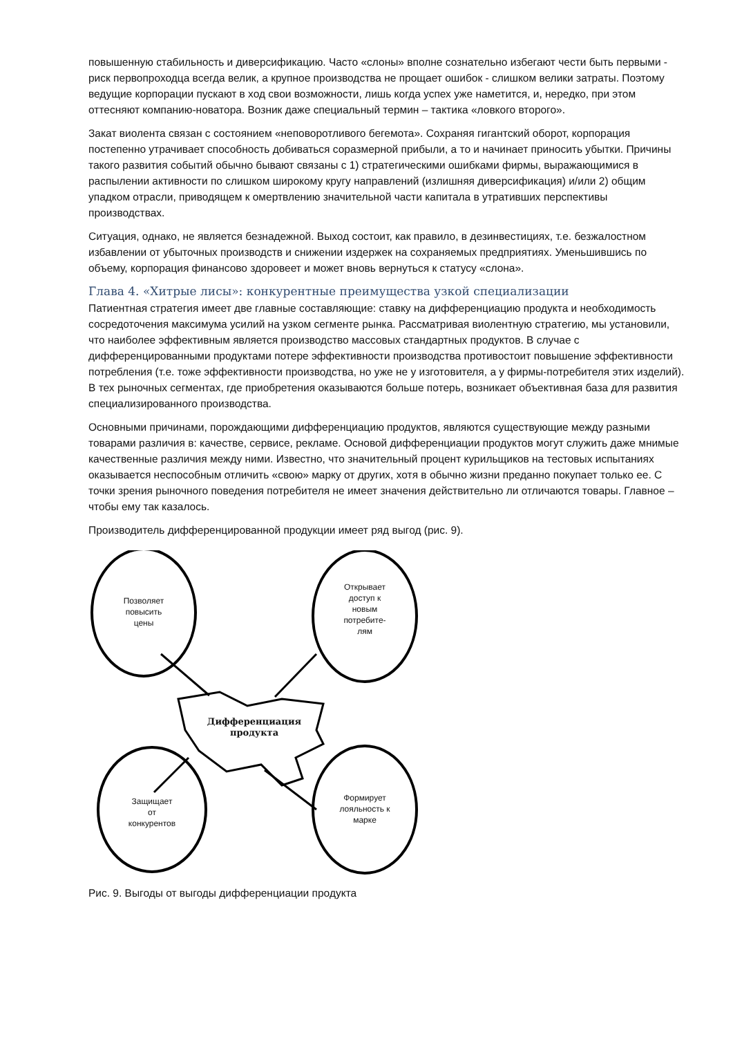повышенную стабильность и диверсификацию. Часто «слоны» вполне сознательно избегают чести быть первыми - риск первопроходца всегда велик, а крупное производства не прощает ошибок - слишком велики затраты. Поэтому ведущие корпорации пускают в ход свои возможности, лишь когда успех уже наметится, и, нередко, при этом оттесняют компанию-новатора. Возник даже специальный термин – тактика «ловкого второго».
Закат виолента связан с состоянием «неповоротливого бегемота». Сохраняя гигантский оборот, корпорация постепенно утрачивает способность добиваться соразмерной прибыли, а то и начинает приносить убытки. Причины такого развития событий обычно бывают связаны с 1) стратегическими ошибками фирмы, выражающимися в распылении активности по слишком широкому кругу направлений (излишняя диверсификация) и/или 2) общим упадком отрасли, приводящем к омертвлению значительной части капитала в утративших перспективы производствах.
Ситуация, однако, не является безнадежной. Выход состоит, как правило, в дезинвестициях, т.е. безжалостном избавлении от убыточных производств и снижении издержек на сохраняемых предприятиях. Уменьшившись по объему, корпорация финансово здоровеет и может вновь вернуться к статусу «слона».
Глава 4. «Хитрые лисы»: конкурентные преимущества узкой специализации
Патиентная стратегия имеет две главные составляющие: ставку на дифференциацию продукта и необходимость сосредоточения максимума усилий на узком сегменте рынка. Рассматривая виолентную стратегию, мы установили, что наиболее эффективным является производство массовых стандартных продуктов. В случае с дифференцированными продуктами потере эффективности производства противостоит повышение эффективности потребления (т.е. тоже эффективности производства, но уже не у изготовителя, а у фирмы-потребителя этих изделий). В тех рыночных сегментах, где приобретения оказываются больше потерь, возникает объективная база для развития специализированного производства.
Основными причинами, порождающими дифференциацию продуктов, являются существующие между разными товарами различия в: качестве, сервисе, рекламе. Основой дифференциации продуктов могут служить даже мнимые качественные различия между ними. Известно, что значительный процент курильщиков на тестовых испытаниях оказывается неспособным отличить «свою» марку от других, хотя в обычно жизни преданно покупает только ее. С точки зрения рыночного поведения потребителя не имеет значения действительно ли отличаются товары. Главное – чтобы ему так казалось.
Производитель дифференцированной продукции имеет ряд выгод (рис. 9).
Позволяет
повысить
цены
Открывает
доступ к
новым
потребите-
лям
Дифференциация
продукта
Защищает
от
конкурентов
Формирует
лояльность к
марке
Рис. 9. Выгоды от выгоды дифференциации продукта